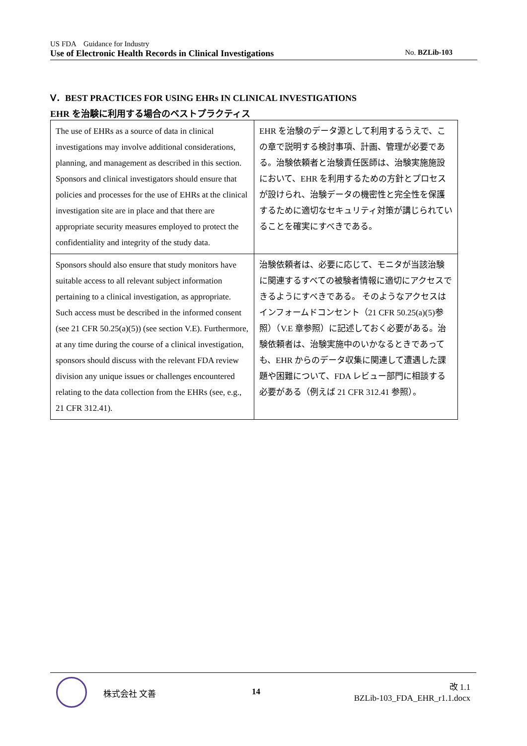US FDA　Guidance for Industry
Use of Electronic Health Records in Clinical Investigations No. BZLib-103
Ⅴ．BEST PRACTICES FOR USING EHRs IN CLINICAL INVESTIGATIONS
EHR を治験に利用する場合のベストプラクティス
| The use of EHRs as a source of data in clinical investigations may involve additional considerations, planning, and management as described in this section. Sponsors and clinical investigators should ensure that policies and processes for the use of EHRs at the clinical investigation site are in place and that there are appropriate security measures employed to protect the confidentiality and integrity of the study data. | EHR を治験のデータ源として利用するうえで、この章で説明する検討事項、計画、管理が必要である。治験依頼者と治験責任医師は、治験実施施設において、EHR を利用するための方針とプロセスが設けられ、治験データの機密性と完全性を保護するために適切なセキュリティ対策が講じられていることを確実にすべきである。 |
| Sponsors should also ensure that study monitors have suitable access to all relevant subject information pertaining to a clinical investigation, as appropriate. Such access must be described in the informed consent (see 21 CFR 50.25(a)(5)) (see section V.E). Furthermore, at any time during the course of a clinical investigation, sponsors should discuss with the relevant FDA review division any unique issues or challenges encountered relating to the data collection from the EHRs (see, e.g., 21 CFR 312.41). | 治験依頼者は、必要に応じて、モニタが当該治験に関連するすべての被験者情報に適切にアクセスできるようにすべきである。 そのようなアクセスはインフォームドコンセント（21 CFR 50.25(a)(5)参照）（V.E 章参照）に記述しておく必要がある。治験依頼者は、治験実施中のいかなるときであっても、EHR からのデータ収集に関連して遭遇した課題や困難について、FDA レビュー部門に相談する必要がある（例えば 21 CFR 312.41 参照）。 |
株式会社 文善 14
改 1.1
BZLib-103_FDA_EHR_r1.1.docx